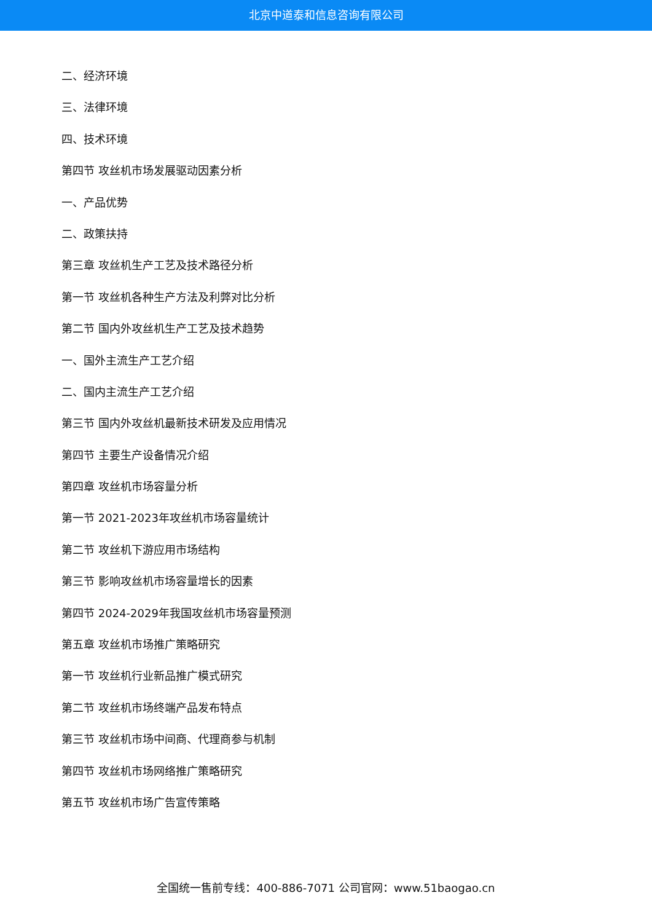北京中道泰和信息咨询有限公司
二、经济环境
三、法律环境
四、技术环境
第四节 攻丝机市场发展驱动因素分析
一、产品优势
二、政策扶持
第三章 攻丝机生产工艺及技术路径分析
第一节 攻丝机各种生产方法及利弊对比分析
第二节 国内外攻丝机生产工艺及技术趋势
一、国外主流生产工艺介绍
二、国内主流生产工艺介绍
第三节 国内外攻丝机最新技术研发及应用情况
第四节 主要生产设备情况介绍
第四章 攻丝机市场容量分析
第一节 2021-2023年攻丝机市场容量统计
第二节 攻丝机下游应用市场结构
第三节 影响攻丝机市场容量增长的因素
第四节 2024-2029年我国攻丝机市场容量预测
第五章 攻丝机市场推广策略研究
第一节 攻丝机行业新品推广模式研究
第二节 攻丝机市场终端产品发布特点
第三节 攻丝机市场中间商、代理商参与机制
第四节 攻丝机市场网络推广策略研究
第五节 攻丝机市场广告宣传策略
全国统一售前专线：400-886-7071 公司官网：www.51baogao.cn